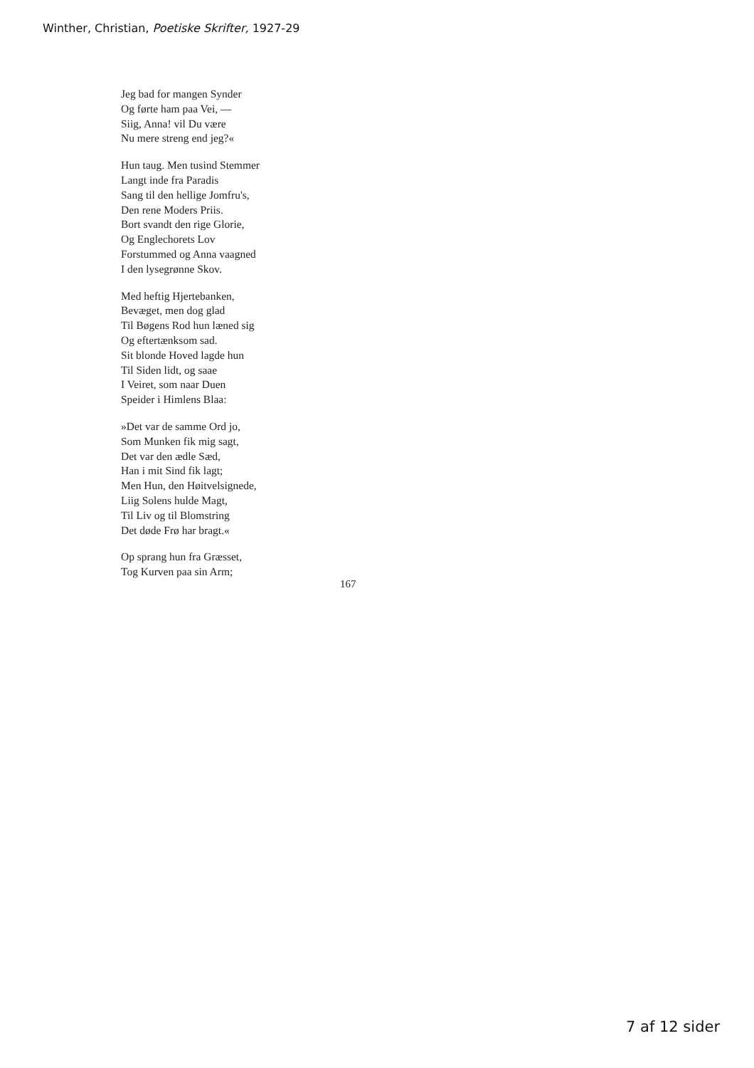Winther, Christian, Poetiske Skrifter, 1927-29
Jeg bad for mangen Synder
Og førte ham paa Vei, —
Siig, Anna! vil Du være
Nu mere streng end jeg?«
Hun taug. Men tusind Stemmer
Langt inde fra Paradis
Sang til den hellige Jomfru's,
Den rene Moders Priis.
Bort svandt den rige Glorie,
Og Englechorets Lov
Forstummed og Anna vaagned
I den lysegrønne Skov.
Med heftig Hjertebanken,
Bevæget, men dog glad
Til Bøgens Rod hun læned sig
Og eftertænksom sad.
Sit blonde Hoved lagde hun
Til Siden lidt, og saae
I Veiret, som naar Duen
Speider i Himlens Blaa:
»Det var de samme Ord jo,
Som Munken fik mig sagt,
Det var den ædle Sæd,
Han i mit Sind fik lagt;
Men Hun, den Høitvelsignede,
Liig Solens hulde Magt,
Til Liv og til Blomstring
Det døde Frø har bragt.«
Op sprang hun fra Græsset,
Tog Kurven paa sin Arm;
167
7 af 12 sider